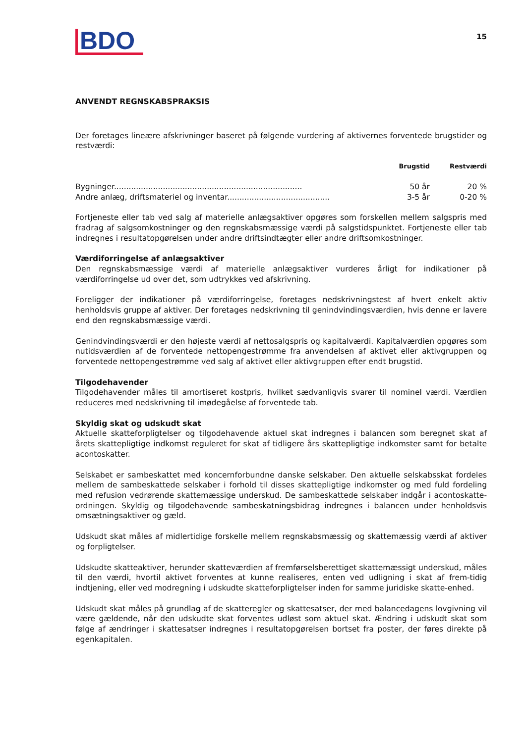BDO
15
ANVENDT REGNSKABSPRAKSIS
Der foretages lineære afskrivninger baseret på følgende vurdering af aktivernes forventede brugstider og restværdi:
| | Brugstid | Restværdi |
| --- | --- | --- |
| Bygninger............................................................................. | 50 år | 20 % |
| Andre anlæg, driftsmateriel og inventar.......................................... | 3-5 år | 0-20 % |
Fortjeneste eller tab ved salg af materielle anlægsaktiver opgøres som forskellen mellem salgspris med fradrag af salgsomkostninger og den regnskabsmæssige værdi på salgstidspunktet. Fortjeneste eller tab indregnes i resultatopgørelsen under andre driftsindtægter eller andre driftsomkostninger.
Værdiforringelse af anlægsaktiver
Den regnskabsmæssige værdi af materielle anlægsaktiver vurderes årligt for indikationer på værdiforringelse ud over det, som udtrykkes ved afskrivning.
Foreligger der indikationer på værdiforringelse, foretages nedskrivningstest af hvert enkelt aktiv henholdsvis gruppe af aktiver. Der foretages nedskrivning til genindvindingsværdien, hvis denne er lavere end den regnskabsmæssige værdi.
Genindvindingsværdi er den højeste værdi af nettosalgspris og kapitalværdi. Kapitalværdien opgøres som nutidsværdien af de forventede nettopengestrømme fra anvendelsen af aktivet eller aktivgruppen og forventede nettopengestrømme ved salg af aktivet eller aktivgruppen efter endt brugstid.
Tilgodehavender
Tilgodehavender måles til amortiseret kostpris, hvilket sædvanligvis svarer til nominel værdi. Værdien reduceres med nedskrivning til imødegåelse af forventede tab.
Skyldig skat og udskudt skat
Aktuelle skatteforpligtelser og tilgodehavende aktuel skat indregnes i balancen som beregnet skat af årets skattepligtige indkomst reguleret for skat af tidligere års skattepligtige indkomster samt for betalte acontoskatter.
Selskabet er sambeskattet med koncernforbundne danske selskaber. Den aktuelle selskabsskat fordeles mellem de sambeskattede selskaber i forhold til disses skattepligtige indkomster og med fuld fordeling med refusion vedrørende skattemæssige underskud. De sambeskattede selskaber indgår i acontoskatte-ordningen. Skyldig og tilgodehavende sambeskatningsbidrag indregnes i balancen under henholdsvis omsætningsaktiver og gæld.
Udskudt skat måles af midlertidige forskelle mellem regnskabsmæssig og skattemæssig værdi af aktiver og forpligtelser.
Udskudte skatteaktiver, herunder skatteværdien af fremførselsberettiget skattemæssigt underskud, måles til den værdi, hvortil aktivet forventes at kunne realiseres, enten ved udligning i skat af frem-tidig indtjening, eller ved modregning i udskudte skatteforpligtelser inden for samme juridiske skatte-enhed.
Udskudt skat måles på grundlag af de skatteregler og skattesatser, der med balancedagens lovgivning vil være gældende, når den udskudte skat forventes udløst som aktuel skat. Ændring i udskudt skat som følge af ændringer i skattesatser indregnes i resultatopgørelsen bortset fra poster, der føres direkte på egenkapitalen.